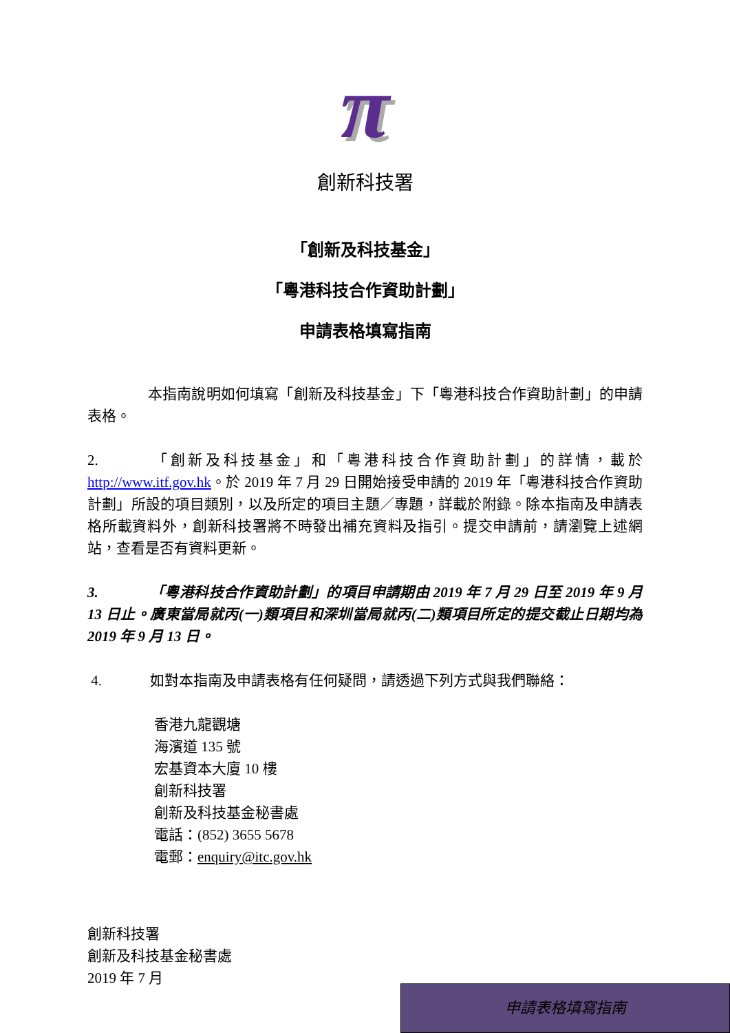π
創新科技署
「創新及科技基金」
「粵港科技合作資助計劃」
申請表格填寫指南
本指南說明如何填寫「創新及科技基金」下「粵港科技合作資助計劃」的申請表格。
2. 「創新及科技基金」和「粵港科技合作資助計劃」的詳情，載於 http://www.itf.gov.hk。於 2019 年 7 月 29 日開始接受申請的 2019 年「粵港科技合作資助計劃」所設的項目類別，以及所定的項目主題／專題，詳載於附錄。除本指南及申請表格所載資料外，創新科技署將不時發出補充資料及指引。提交申請前，請瀏覽上述網站，查看是否有資料更新。
3. 「粵港科技合作資助計劃」的項目申請期由 2019 年 7 月 29 日至 2019 年 9 月 13 日止。廣東當局就丙(一)類項目和深圳當局就丙(二)類項目所定的提交截止日期均為 2019 年 9 月 13 日。
4. 如對本指南及申請表格有任何疑問，請透過下列方式與我們聯絡：
香港九龍觀塘
海濱道 135 號
宏基資本大廈 10 樓
創新科技署
創新及科技基金秘書處
電話：(852) 3655 5678
電郵：enquiry@itc.gov.hk
創新科技署
創新及科技基金秘書處
2019 年 7 月
申請表格填寫指南